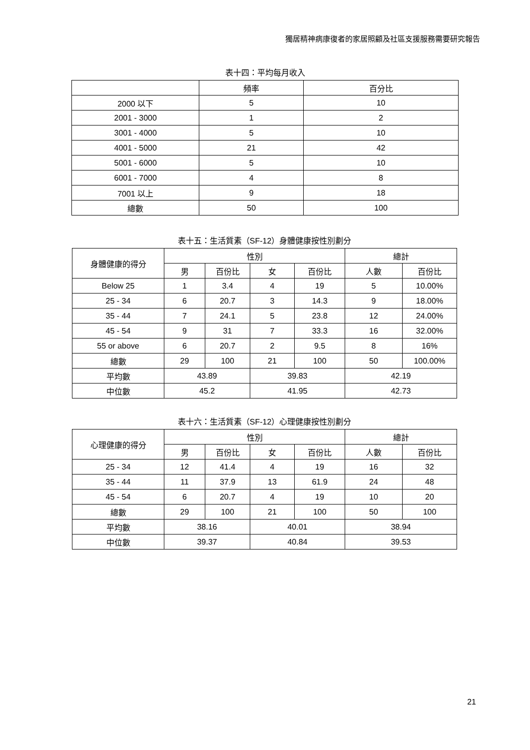獨居精神病康復者的家居照顧及社區支援服務需要研究報告
表十四：平均每月收入
| | 頻率 | 百分比 |
| --- | --- | --- |
| 2000 以下 | 5 | 10 |
| 2001 - 3000 | 1 | 2 |
| 3001 - 4000 | 5 | 10 |
| 4001 - 5000 | 21 | 42 |
| 5001 - 6000 | 5 | 10 |
| 6001 - 7000 | 4 | 8 |
| 7001 以上 | 9 | 18 |
| 總數 | 50 | 100 |
表十五：生活質素（SF-12）身體健康按性別劃分
| 身體健康的得分 | 性別 | | | | 總計 | |
| --- | --- | --- | --- | --- | --- | --- |
| | 男 | 百份比 | 女 | 百份比 | 人數 | 百份比 |
| Below 25 | 1 | 3.4 | 4 | 19 | 5 | 10.00% |
| 25 - 34 | 6 | 20.7 | 3 | 14.3 | 9 | 18.00% |
| 35 - 44 | 7 | 24.1 | 5 | 23.8 | 12 | 24.00% |
| 45 - 54 | 9 | 31 | 7 | 33.3 | 16 | 32.00% |
| 55 or above | 6 | 20.7 | 2 | 9.5 | 8 | 16% |
| 總數 | 29 | 100 | 21 | 100 | 50 | 100.00% |
| 平均數 | 43.89 | | 39.83 | | 42.19 | |
| 中位數 | 45.2 | | 41.95 | | 42.73 | |
表十六：生活質素（SF-12）心理健康按性別劃分
| 心理健康的得分 | 性別 | | | | 總計 | |
| --- | --- | --- | --- | --- | --- | --- |
| | 男 | 百份比 | 女 | 百份比 | 人數 | 百份比 |
| 25 - 34 | 12 | 41.4 | 4 | 19 | 16 | 32 |
| 35 - 44 | 11 | 37.9 | 13 | 61.9 | 24 | 48 |
| 45 - 54 | 6 | 20.7 | 4 | 19 | 10 | 20 |
| 總數 | 29 | 100 | 21 | 100 | 50 | 100 |
| 平均數 | 38.16 | | 40.01 | | 38.94 | |
| 中位數 | 39.37 | | 40.84 | | 39.53 | |
21